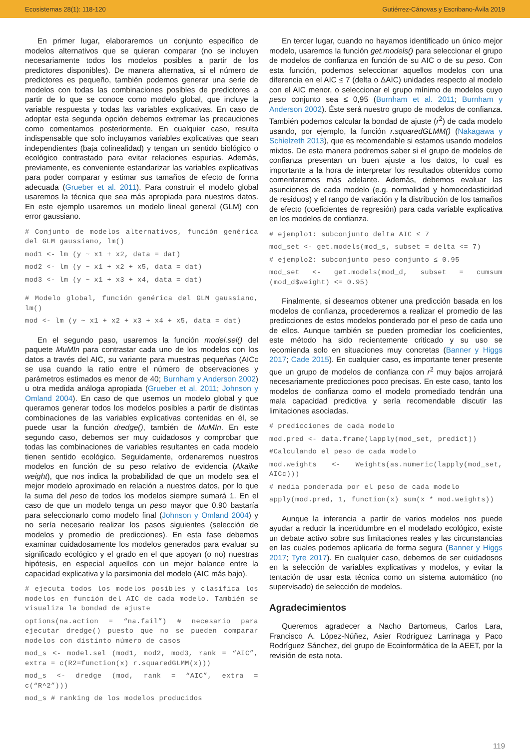Ecosistemas 28(1): 118-120 Gutiérrez-Cánovas y Escribano-Ávila 2019
En primer lugar, elaboraremos un conjunto específico de modelos alternativos que se quieran comparar (no se incluyen necesariamente todos los modelos posibles a partir de los predictores disponibles). De manera alternativa, si el número de predictores es pequeño, también podemos generar una serie de modelos con todas las combinaciones posibles de predictores a partir de lo que se conoce como modelo global, que incluye la variable respuesta y todas las variables explicativas. En caso de adoptar esta segunda opción debemos extremar las precauciones como comentamos posteriormente. En cualquier caso, resulta indispensable que solo incluyamos variables explicativas que sean independientes (baja colinealidad) y tengan un sentido biológico o ecológico contrastado para evitar relaciones espurias. Además, previamente, es conveniente estandarizar las variables explicativas para poder comparar y estimar sus tamaños de efecto de forma adecuada (Grueber et al. 2011). Para construir el modelo global usaremos la técnica que sea más apropiada para nuestros datos. En este ejemplo usaremos un modelo lineal general (GLM) con error gaussiano.
# Conjunto de modelos alternativos, función genérica del GLM gaussiano, lm()
mod1 <- lm (y ~ x1 + x2, data = dat)
mod2 <- lm (y ~ x1 + x2 + x5, data = dat)
mod3 <- lm (y ~ x1 + x3 + x4, data = dat)
# Modelo global, función genérica del GLM gaussiano, lm()
mod <- lm (y ~ x1 + x2 + x3 + x4 + x5, data = dat)
En el segundo paso, usaremos la función model.sel() del paquete MuMIn para contrastar cada uno de los modelos con los datos a través del AIC, su variante para muestras pequeñas (AICc se usa cuando la ratio entre el número de observaciones y parámetros estimados es menor de 40; Burnham y Anderson 2002) u otra medida análoga apropiada (Grueber et al. 2011; Johnson y Omland 2004). En caso de que usemos un modelo global y que queramos generar todos los modelos posibles a partir de distintas combinaciones de las variables explicativas contenidas en él, se puede usar la función dredge(), también de MuMIn. En este segundo caso, debemos ser muy cuidadosos y comprobar que todas las combinaciones de variables resultantes en cada modelo tienen sentido ecológico. Seguidamente, ordenaremos nuestros modelos en función de su peso relativo de evidencia (Akaike weight), que nos indica la probabilidad de que un modelo sea el mejor modelo aproximado en relación a nuestros datos, por lo que la suma del peso de todos los modelos siempre sumará 1. En el caso de que un modelo tenga un peso mayor que 0.90 bastaría para seleccionarlo como modelo final (Johnson y Omland 2004) y no sería necesario realizar los pasos siguientes (selección de modelos y promedio de predicciones). En esta fase debemos examinar cuidadosamente los modelos generados para evaluar su significado ecológico y el grado en el que apoyan (o no) nuestras hipótesis, en especial aquellos con un mejor balance entre la capacidad explicativa y la parsimonia del modelo (AIC más bajo).
# ejecuta todos los modelos posibles y clasifica los modelos en función del AIC de cada modelo. También se visualiza la bondad de ajuste
options(na.action = “na.fail”) # necesario para ejecutar dredge() puesto que no se pueden comparar modelos con distinto número de casos
mod_s <- model.sel (mod1, mod2, mod3, rank = “AIC”, extra = c(R2=function(x) r.squaredGLMM(x)))
mod_s <- dredge (mod, rank = “AIC”, extra = c(“R^2”)))
mod_s # ranking de los modelos producidos
En tercer lugar, cuando no hayamos identificado un único mejor modelo, usaremos la función get.models() para seleccionar el grupo de modelos de confianza en función de su AIC o de su peso. Con esta función, podemos seleccionar aquellos modelos con una diferencia en el AIC ≤ 7 (delta o ΔAIC) unidades respecto al modelo con el AIC menor, o seleccionar el grupo mínimo de modelos cuyo peso conjunto sea ≤ 0,95 (Burnham et al. 2011; Burnham y Anderson 2002). Éste será nuestro grupo de modelos de confianza. También podemos calcular la bondad de ajuste (r<sup>2</sup>) de cada modelo usando, por ejemplo, la función r.squaredGLMM() (Nakagawa y Schielzeth 2013), que es recomendable si estamos usando modelos mixtos. De esta manera podremos saber si el grupo de modelos de confianza presentan un buen ajuste a los datos, lo cual es importante a la hora de interpretar los resultados obtenidos como comentaremos más adelante. Además, debemos evaluar las asunciones de cada modelo (e.g. normalidad y homocedasticidad de residuos) y el rango de variación y la distribución de los tamaños de efecto (coeficientes de regresión) para cada variable explicativa en los modelos de confianza.
# ejemplo1: subconjunto delta AIC ≤ 7
mod_set <- get.models(mod_s, subset = delta <= 7)
# ejemplo2: subconjunto peso conjunto ≤ 0.95
mod_set <- get.models(mod_d, subset = cumsum (mod_d$weight) <= 0.95)
Finalmente, si deseamos obtener una predicción basada en los modelos de confianza, procederemos a realizar el promedio de las predicciones de estos modelos ponderado por el peso de cada uno de ellos. Aunque también se pueden promediar los coeficientes, este método ha sido recientemente criticado y su uso se recomienda solo en situaciones muy concretas (Banner y Higgs 2017; Cade 2015). En cualquier caso, es importante tener presente que un grupo de modelos de confianza con r<sup>2</sup> muy bajos arrojará necesariamente predicciones poco precisas. En este caso, tanto los modelos de confianza como el modelo promediado tendrán una mala capacidad predictiva y sería recomendable discutir las limitaciones asociadas.
# predicciones de cada modelo
mod.pred <- data.frame(lapply(mod_set, predict))
#Calculando el peso de cada modelo
mod.weights <- Weights(as.numeric(lapply(mod_set, AICc)))
# media ponderada por el peso de cada modelo
apply(mod.pred, 1, function(x) sum(x * mod.weights))
Aunque la inferencia a partir de varios modelos nos puede ayudar a reducir la incertidumbre en el modelado ecológico, existe un debate activo sobre sus limitaciones reales y las circunstancias en las cuales podemos aplicarla de forma segura (Banner y Higgs 2017; Tyre 2017). En cualquier caso, debemos de ser cuidadosos en la selección de variables explicativas y modelos, y evitar la tentación de usar esta técnica como un sistema automático (no supervisado) de selección de modelos.
Agradecimientos
Queremos agradecer a Nacho Bartomeus, Carlos Lara, Francisco A. López-Núñez, Asier Rodríguez Larrinaga y Paco Rodríguez Sánchez, del grupo de Ecoinformática de la AEET, por la revisión de esta nota.
119